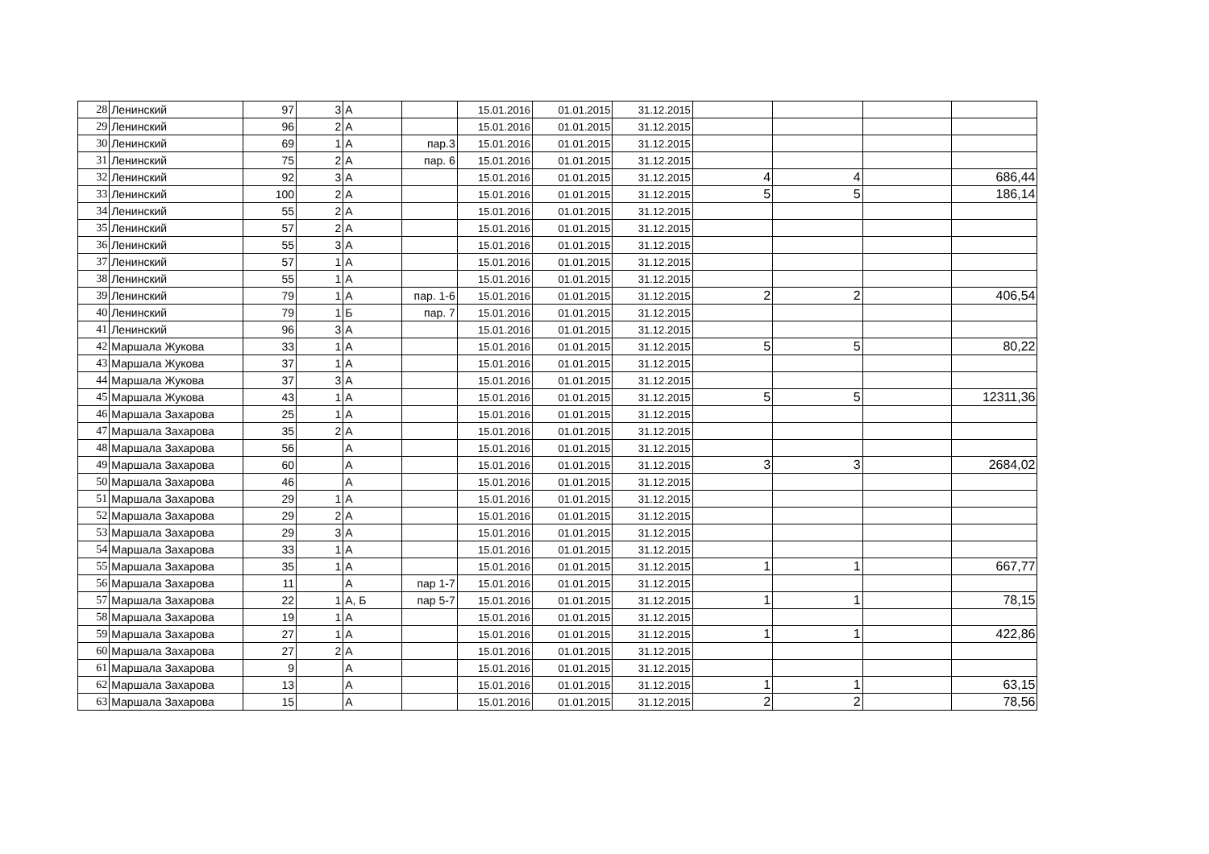| 28 | Ленинский | 97 | 3 | А | | 15.01.2016 | 01.01.2015 | 31.12.2015 | | | | |
| 29 | Ленинский | 96 | 2 | А | | 15.01.2016 | 01.01.2015 | 31.12.2015 | | | | |
| 30 | Ленинский | 69 | 1 | А | пар.3 | 15.01.2016 | 01.01.2015 | 31.12.2015 | | | | |
| 31 | Ленинский | 75 | 2 | А | пар. 6 | 15.01.2016 | 01.01.2015 | 31.12.2015 | | | | |
| 32 | Ленинский | 92 | 3 | А | | 15.01.2016 | 01.01.2015 | 31.12.2015 | 4 | 4 | | 686,44 |
| 33 | Ленинский | 100 | 2 | А | | 15.01.2016 | 01.01.2015 | 31.12.2015 | 5 | 5 | | 186,14 |
| 34 | Ленинский | 55 | 2 | А | | 15.01.2016 | 01.01.2015 | 31.12.2015 | | | | |
| 35 | Ленинский | 57 | 2 | А | | 15.01.2016 | 01.01.2015 | 31.12.2015 | | | | |
| 36 | Ленинский | 55 | 3 | А | | 15.01.2016 | 01.01.2015 | 31.12.2015 | | | | |
| 37 | Ленинский | 57 | 1 | А | | 15.01.2016 | 01.01.2015 | 31.12.2015 | | | | |
| 38 | Ленинский | 55 | 1 | А | | 15.01.2016 | 01.01.2015 | 31.12.2015 | | | | |
| 39 | Ленинский | 79 | 1 | А | пар. 1-6 | 15.01.2016 | 01.01.2015 | 31.12.2015 | 2 | 2 | | 406,54 |
| 40 | Ленинский | 79 | 1 | Б | пар. 7 | 15.01.2016 | 01.01.2015 | 31.12.2015 | | | | |
| 41 | Ленинский | 96 | 3 | А | | 15.01.2016 | 01.01.2015 | 31.12.2015 | | | | |
| 42 | Маршала Жукова | 33 | 1 | А | | 15.01.2016 | 01.01.2015 | 31.12.2015 | 5 | 5 | | 80,22 |
| 43 | Маршала Жукова | 37 | 1 | А | | 15.01.2016 | 01.01.2015 | 31.12.2015 | | | | |
| 44 | Маршала Жукова | 37 | 3 | А | | 15.01.2016 | 01.01.2015 | 31.12.2015 | | | | |
| 45 | Маршала Жукова | 43 | 1 | А | | 15.01.2016 | 01.01.2015 | 31.12.2015 | 5 | 5 | | 12311,36 |
| 46 | Маршала Захарова | 25 | 1 | А | | 15.01.2016 | 01.01.2015 | 31.12.2015 | | | | |
| 47 | Маршала Захарова | 35 | 2 | А | | 15.01.2016 | 01.01.2015 | 31.12.2015 | | | | |
| 48 | Маршала Захарова | 56 | | А | | 15.01.2016 | 01.01.2015 | 31.12.2015 | | | | |
| 49 | Маршала Захарова | 60 | | А | | 15.01.2016 | 01.01.2015 | 31.12.2015 | 3 | 3 | | 2684,02 |
| 50 | Маршала Захарова | 46 | | А | | 15.01.2016 | 01.01.2015 | 31.12.2015 | | | | |
| 51 | Маршала Захарова | 29 | 1 | А | | 15.01.2016 | 01.01.2015 | 31.12.2015 | | | | |
| 52 | Маршала Захарова | 29 | 2 | А | | 15.01.2016 | 01.01.2015 | 31.12.2015 | | | | |
| 53 | Маршала Захарова | 29 | 3 | А | | 15.01.2016 | 01.01.2015 | 31.12.2015 | | | | |
| 54 | Маршала Захарова | 33 | 1 | А | | 15.01.2016 | 01.01.2015 | 31.12.2015 | | | | |
| 55 | Маршала Захарова | 35 | 1 | А | | 15.01.2016 | 01.01.2015 | 31.12.2015 | 1 | 1 | | 667,77 |
| 56 | Маршала Захарова | 11 | | А | пар 1-7 | 15.01.2016 | 01.01.2015 | 31.12.2015 | | | | |
| 57 | Маршала Захарова | 22 | 1 | А, Б | пар 5-7 | 15.01.2016 | 01.01.2015 | 31.12.2015 | 1 | 1 | | 78,15 |
| 58 | Маршала Захарова | 19 | 1 | А | | 15.01.2016 | 01.01.2015 | 31.12.2015 | | | | |
| 59 | Маршала Захарова | 27 | 1 | А | | 15.01.2016 | 01.01.2015 | 31.12.2015 | 1 | 1 | | 422,86 |
| 60 | Маршала Захарова | 27 | 2 | А | | 15.01.2016 | 01.01.2015 | 31.12.2015 | | | | |
| 61 | Маршала Захарова | 9 | | А | | 15.01.2016 | 01.01.2015 | 31.12.2015 | | | | |
| 62 | Маршала Захарова | 13 | | А | | 15.01.2016 | 01.01.2015 | 31.12.2015 | 1 | 1 | | 63,15 |
| 63 | Маршала Захарова | 15 | | А | | 15.01.2016 | 01.01.2015 | 31.12.2015 | 2 | 2 | | 78,56 |